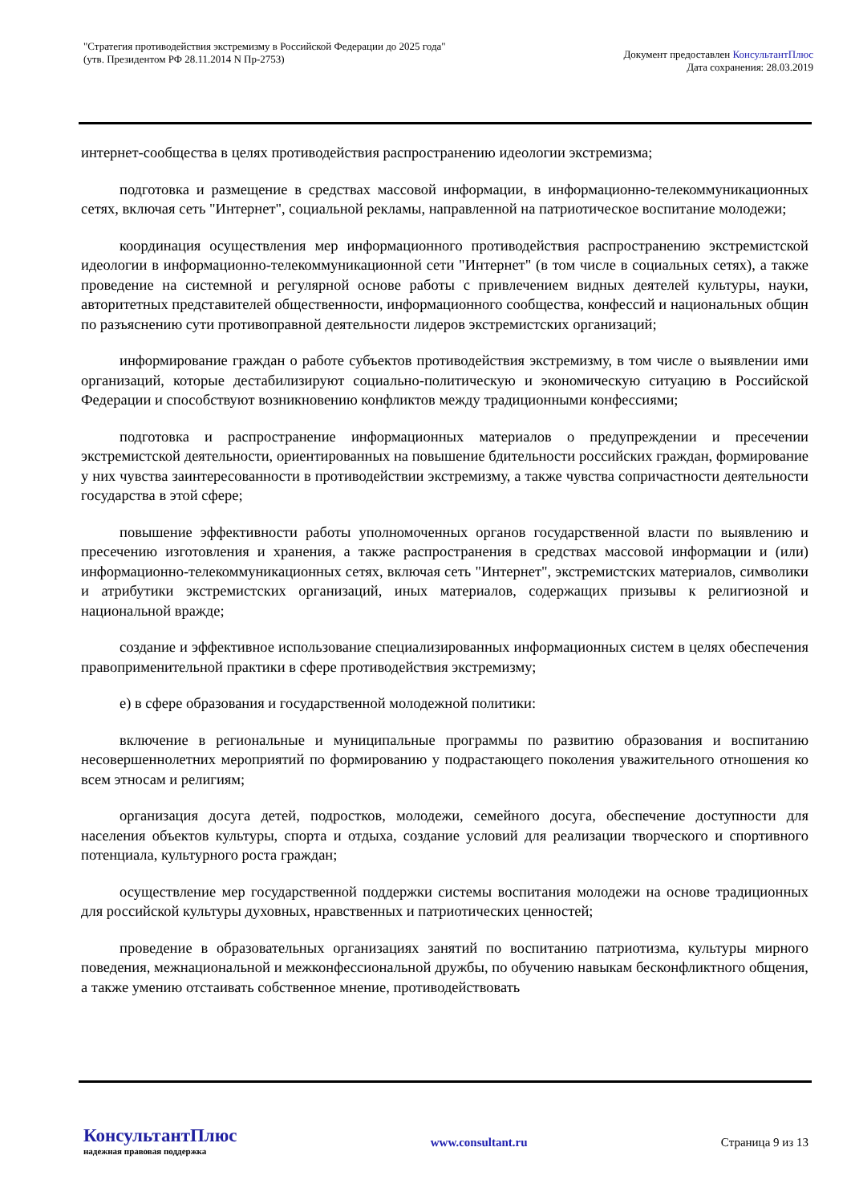"Стратегия противодействия экстремизму в Российской Федерации до 2025 года"
(утв. Президентом РФ 28.11.2014 N Пр-2753)
Документ предоставлен КонсультантПлюс
Дата сохранения: 28.03.2019
интернет-сообщества в целях противодействия распространению идеологии экстремизма;
подготовка и размещение в средствах массовой информации, в информационно-телекоммуникационных сетях, включая сеть "Интернет", социальной рекламы, направленной на патриотическое воспитание молодежи;
координация осуществления мер информационного противодействия распространению экстремистской идеологии в информационно-телекоммуникационной сети "Интернет" (в том числе в социальных сетях), а также проведение на системной и регулярной основе работы с привлечением видных деятелей культуры, науки, авторитетных представителей общественности, информационного сообщества, конфессий и национальных общин по разъяснению сути противоправной деятельности лидеров экстремистских организаций;
информирование граждан о работе субъектов противодействия экстремизму, в том числе о выявлении ими организаций, которые дестабилизируют социально-политическую и экономическую ситуацию в Российской Федерации и способствуют возникновению конфликтов между традиционными конфессиями;
подготовка и распространение информационных материалов о предупреждении и пресечении экстремистской деятельности, ориентированных на повышение бдительности российских граждан, формирование у них чувства заинтересованности в противодействии экстремизму, а также чувства сопричастности деятельности государства в этой сфере;
повышение эффективности работы уполномоченных органов государственной власти по выявлению и пресечению изготовления и хранения, а также распространения в средствах массовой информации и (или) информационно-телекоммуникационных сетях, включая сеть "Интернет", экстремистских материалов, символики и атрибутики экстремистских организаций, иных материалов, содержащих призывы к религиозной и национальной вражде;
создание и эффективное использование специализированных информационных систем в целях обеспечения правоприменительной практики в сфере противодействия экстремизму;
е) в сфере образования и государственной молодежной политики:
включение в региональные и муниципальные программы по развитию образования и воспитанию несовершеннолетних мероприятий по формированию у подрастающего поколения уважительного отношения ко всем этносам и религиям;
организация досуга детей, подростков, молодежи, семейного досуга, обеспечение доступности для населения объектов культуры, спорта и отдыха, создание условий для реализации творческого и спортивного потенциала, культурного роста граждан;
осуществление мер государственной поддержки системы воспитания молодежи на основе традиционных для российской культуры духовных, нравственных и патриотических ценностей;
проведение в образовательных организациях занятий по воспитанию патриотизма, культуры мирного поведения, межнациональной и межконфессиональной дружбы, по обучению навыкам бесконфликтного общения, а также умению отстаивать собственное мнение, противодействовать
КонсультантПлюс
надежная правовая поддержка
www.consultant.ru Страница 9 из 13